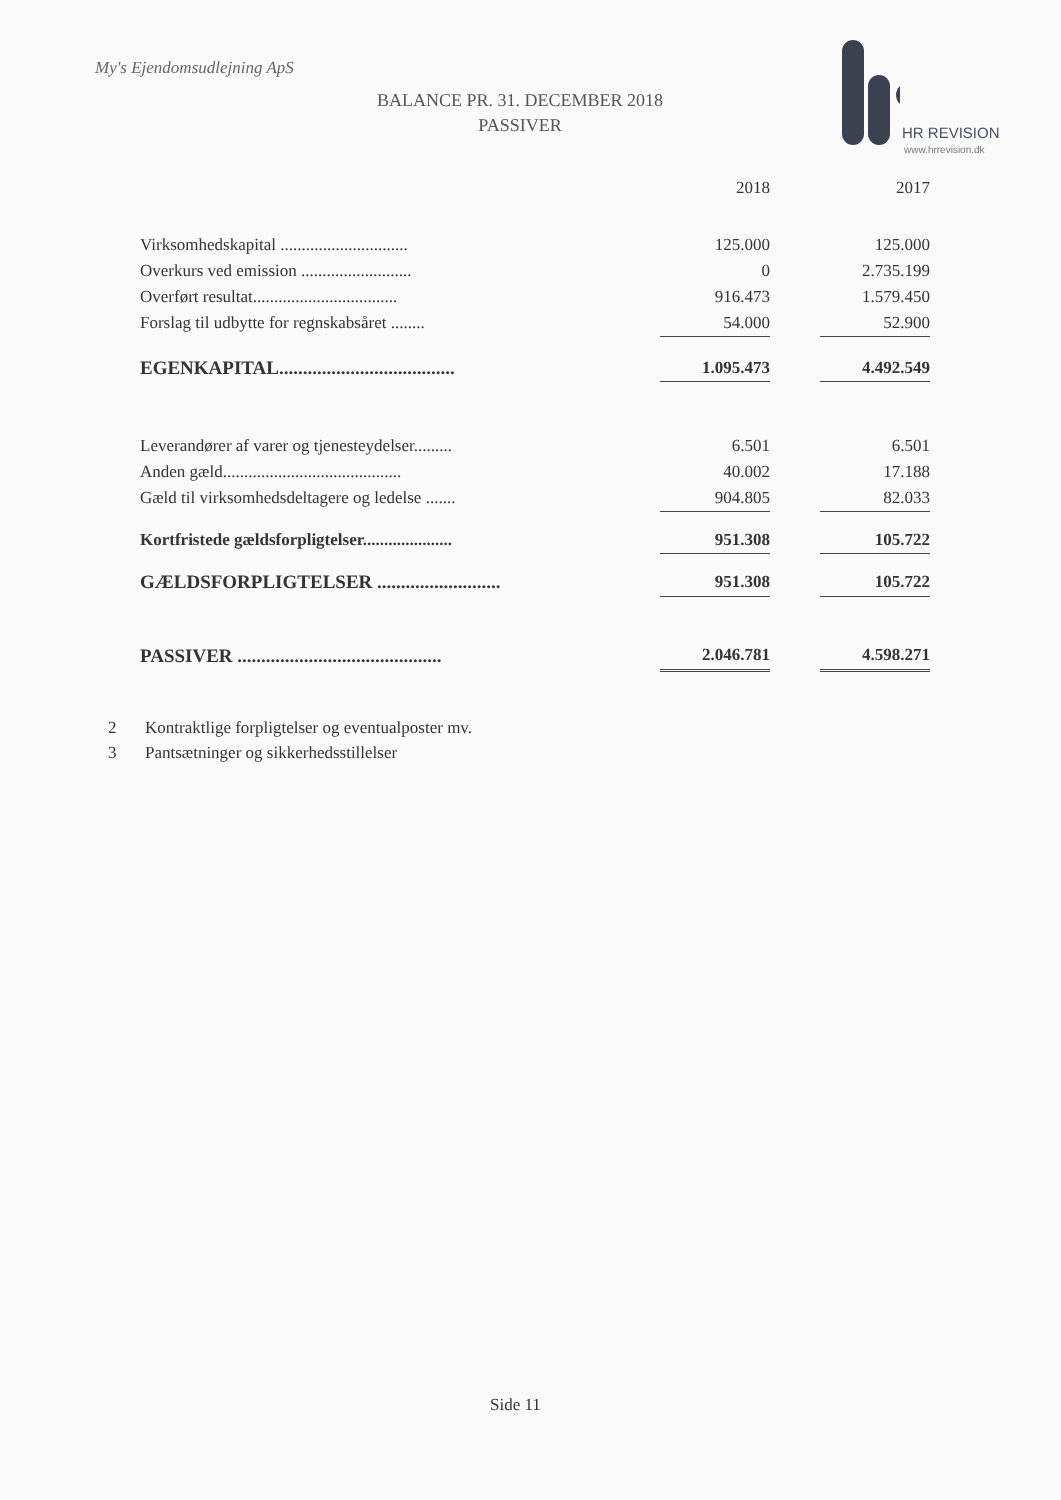My's Ejendomsudlejning ApS
BALANCE PR. 31. DECEMBER 2018
PASSIVER
HR REVISION
www.hrrevision.dk
| | | 2018 | | 2017 |
| Virksomhedskapital .............................. | | 125.000 | | 125.000 |
| Overkurs ved emission .......................... | | 0 | | 2.735.199 |
| Overført resultat.................................. | | 916.473 | | 1.579.450 |
| Forslag til udbytte for regnskabsåret ........ | | 54.000 | | 52.900 |
| EGENKAPITAL..................................... | | 1.095.473 | | 4.492.549 |
| Leverandører af varer og tjenesteydelser......... | | 6.501 | | 6.501 |
| Anden gæld.......................................... | | 40.002 | | 17.188 |
| Gæld til virksomhedsdeltagere og ledelse ....... | | 904.805 | | 82.033 |
| Kortfristede gældsforpligtelser..................... | | 951.308 | | 105.722 |
| GÆLDSFORPLIGTELSER .......................... | | 951.308 | | 105.722 |
| PASSIVER ........................................... | | 2.046.781 | | 4.598.271 |
2 Kontraktlige forpligtelser og eventualposter mv.
3 Pantsætninger og sikkerhedsstillelser
Side 11